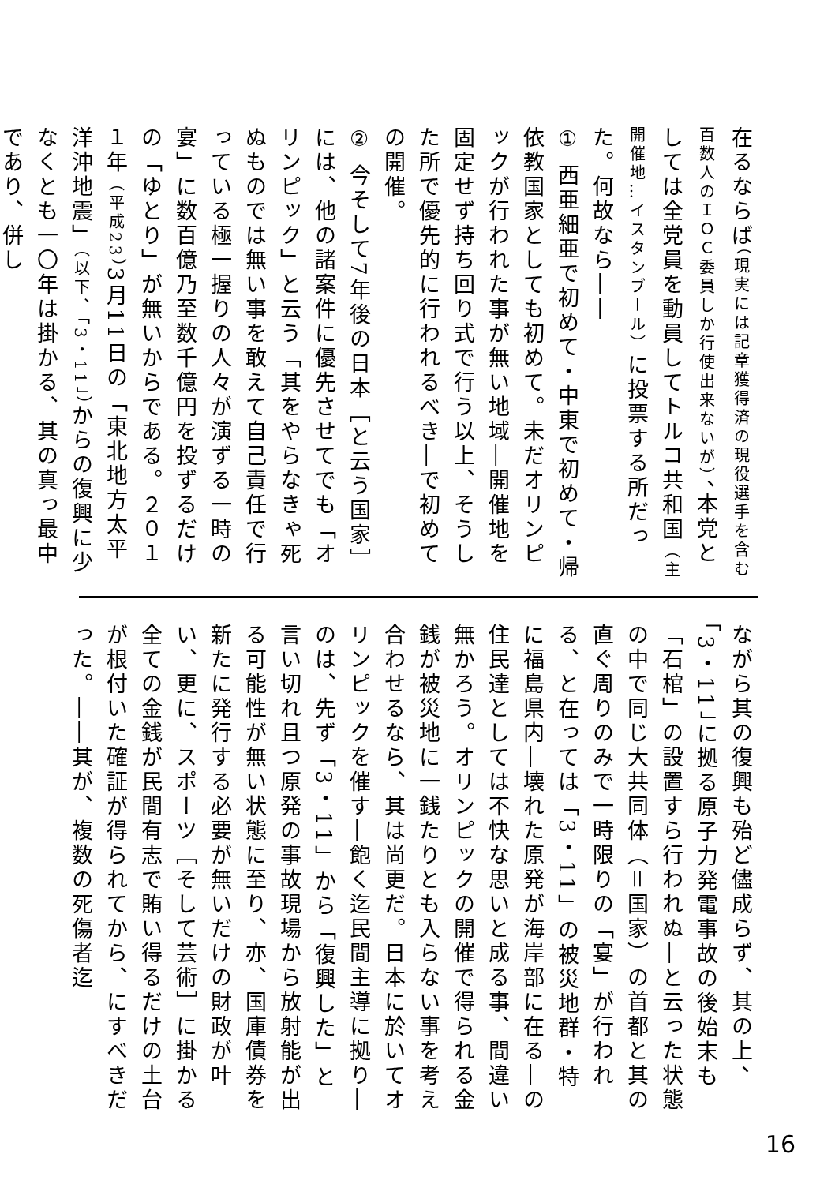在るならば（現実には記章獲得済の現役選手を含む百数人のＩＯＣ委員しか行使出来ないが）、本党としては全党員を動員してトルコ共和国（主開催地…イスタンブール）に投票する所だった。何故なら――
① 西亜細亜で初めて・中東で初めて・帰依教国家としても初めて。未だオリンピックが行われた事が無い地域―開催地を固定せず持ち回り式で行う以上、そうした所で優先的に行われるべき―で初めての開催。
② 今そして7年後の日本［と云う国家］には、他の諸案件に優先させてでも「オリンピック」と云う「其をやらなきゃ死ぬものでは無い事を敢えて自己責任で行っている極一握りの人々が演ずる一時の宴」に数百億乃至数千億円を投ずるだけの「ゆとり」が無いからである。２０１１年（平成23）3月11日の「東北地方太平洋沖地震」（以下、「3・11」）からの復興に少なくとも一〇年は掛かる、其の真っ最中であり、併し
ながら其の復興も殆ど儘成らず、其の上、「3・11」に拠る原子力発電事故の後始末も「石棺」の設置すら行われぬ―と云った状態の中で同じ大共同体（＝国家）の首都と其の直ぐ周りのみで一時限りの「宴」が行われる、と在っては「3・11」の被災地群・特に福島県内―壊れた原発が海岸部に在る―の住民達としては不快な思いと成る事、間違い無かろう。オリンピックの開催で得られる金銭が被災地に一銭たりとも入らない事を考え合わせるなら、其は尚更だ。日本に於いてオリンピックを催す―飽く迄民間主導に拠り―のは、先ず「3・11」から「復興した」と言い切れ且つ原発の事故現場から放射能が出る可能性が無い状態に至り、亦、国庫債券を新たに発行する必要が無いだけの財政が叶い、更に、スポーツ［そして芸術］に掛かる全ての金銭が民間有志で賄い得るだけの土台が根付いた確証が得られてから、にすべきだった。――其が、複数の死傷者迄
16